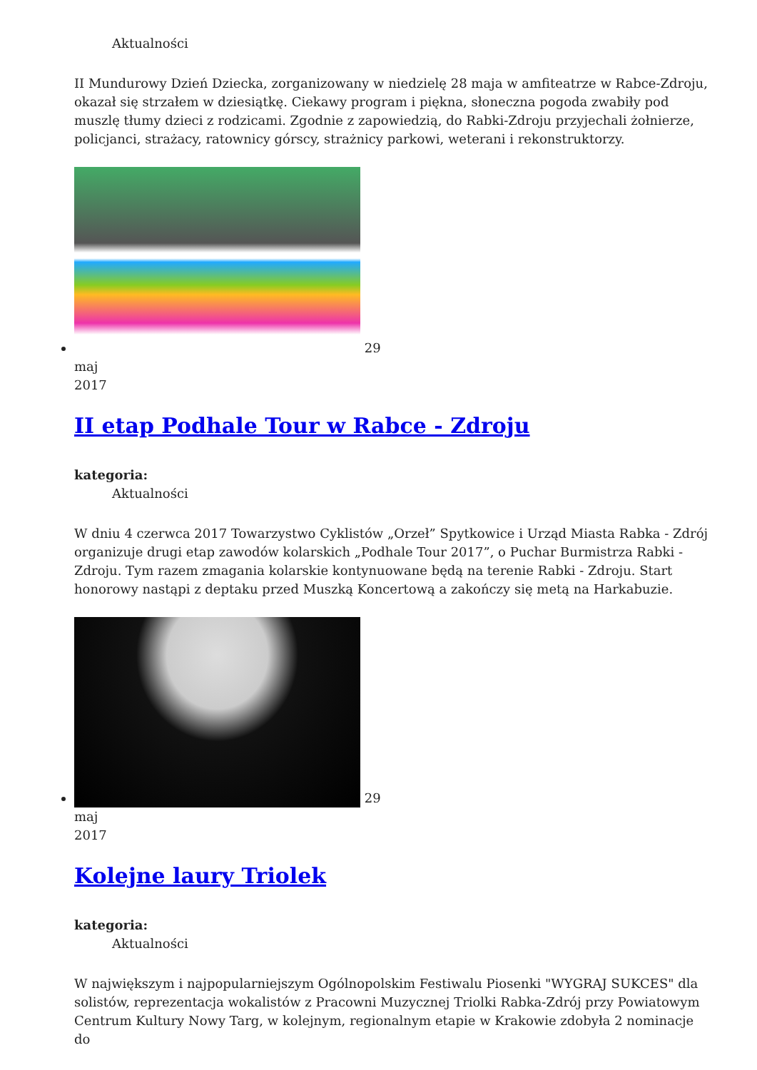Aktualności
II Mundurowy Dzień Dziecka, zorganizowany w niedzielę 28 maja w amfiteatrze w Rabce-Zdroju, okazał się strzałem w dziesiątkę. Ciekawy program i piękna, słoneczna pogoda zwabiły pod muszlę tłumy dzieci z rodzicami. Zgodnie z zapowiedzią, do Rabki-Zdroju przyjechali żołnierze, policjanci, strażacy, ratownicy górscy, strażnicy parkowi, weterani i rekonstruktorzy.
29
maj
2017
II etap Podhale Tour w Rabce - Zdroju
kategoria:
Aktualności
W dniu 4 czerwca 2017 Towarzystwo Cyklistów „Orzeł” Spytkowice i Urząd Miasta Rabka - Zdrój organizuje drugi etap zawodów kolarskich „Podhale Tour 2017”, o Puchar Burmistrza Rabki - Zdroju. Tym razem zmagania kolarskie kontynuowane będą na terenie Rabki - Zdroju. Start honorowy nastąpi z deptaku przed Muszką Koncertową a zakończy się metą na Harkabuzie.
29
maj
2017
Kolejne laury Triolek
kategoria:
Aktualności
W największym i najpopularniejszym Ogólnopolskim Festiwalu Piosenki "WYGRAJ SUKCES" dla solistów, reprezentacja wokalistów z Pracowni Muzycznej Triolki Rabka-Zdrój przy Powiatowym Centrum Kultury Nowy Targ, w kolejnym, regionalnym etapie w Krakowie zdobyła 2 nominacje do